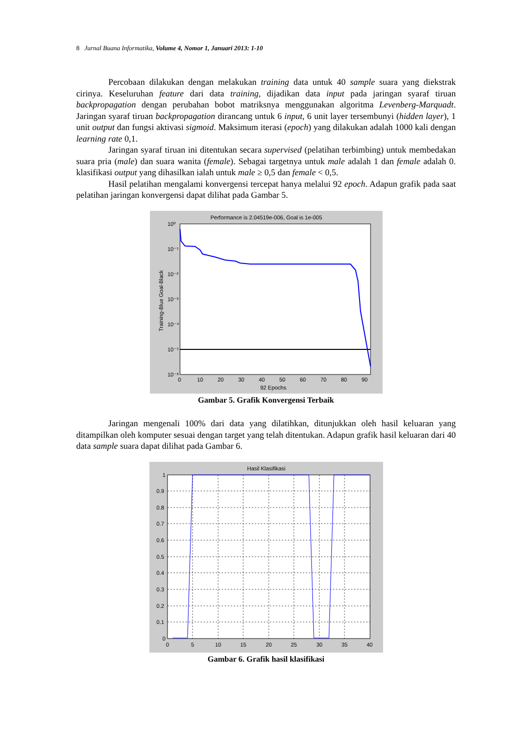8 Jurnal Buana Informatika, Volume 4, Nomor 1, Januari 2013: 1-10
Percobaan dilakukan dengan melakukan training data untuk 40 sample suara yang diekstrak cirinya. Keseluruhan feature dari data training, dijadikan data input pada jaringan syaraf tiruan backpropagation dengan perubahan bobot matriksnya menggunakan algoritma Levenberg-Marquadt. Jaringan syaraf tiruan backpropagation dirancang untuk 6 input, 6 unit layer tersembunyi (hidden layer), 1 unit output dan fungsi aktivasi sigmoid. Maksimum iterasi (epoch) yang dilakukan adalah 1000 kali dengan learning rate 0,1.
Jaringan syaraf tiruan ini ditentukan secara supervised (pelatihan terbimbing) untuk membedakan suara pria (male) dan suara wanita (female). Sebagai targetnya untuk male adalah 1 dan female adalah 0. klasifikasi output yang dihasilkan ialah untuk male ≥ 0,5 dan female < 0,5.
Hasil pelatihan mengalami konvergensi tercepat hanya melalui 92 epoch. Adapun grafik pada saat pelatihan jaringan konvergensi dapat dilihat pada Gambar 5.
Performance is 2.04519e-006, Goal is 1e-005
10⁰
10⁻¹
10⁻²
10⁻³
10⁻⁴
10⁻⁵
10⁻⁶
Training-Blue Goal-Black
0
10
20
30
40
50
60
70
80
90
92 Epochs
Gambar 5. Grafik Konvergensi Terbaik
Jaringan mengenali 100% dari data yang dilatihkan, ditunjukkan oleh hasil keluaran yang ditampilkan oleh komputer sesuai dengan target yang telah ditentukan. Adapun grafik hasil keluaran dari 40 data sample suara dapat dilihat pada Gambar 6.
Hasil Klasifikasi
1
0.9
0.8
0.7
0.6
0.5
0.4
0.3
0.2
0.1
0
0
5
10
15
20
25
30
35
40
Gambar 6. Grafik hasil klasifikasi